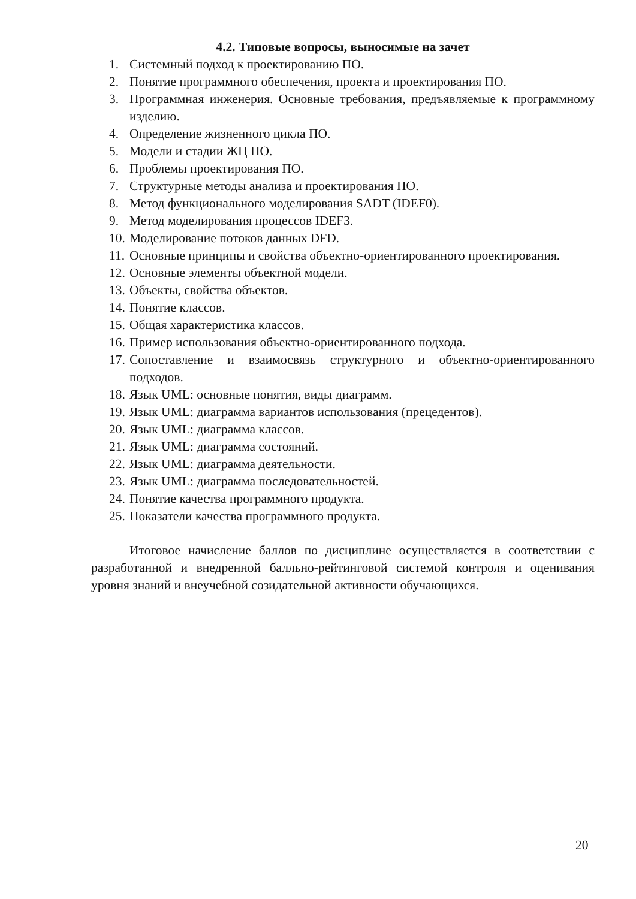4.2. Типовые вопросы, выносимые на зачет
1. Системный подход к проектированию ПО.
2. Понятие программного обеспечения, проекта и проектирования ПО.
3. Программная инженерия. Основные требования, предъявляемые к программному изделию.
4. Определение жизненного цикла ПО.
5. Модели и стадии ЖЦ ПО.
6. Проблемы проектирования ПО.
7. Структурные методы анализа и проектирования ПО.
8. Метод функционального моделирования SADT (IDEF0).
9. Метод моделирования процессов IDEF3.
10. Моделирование потоков данных DFD.
11. Основные принципы и свойства объектно-ориентированного проектирования.
12. Основные элементы объектной модели.
13. Объекты, свойства объектов.
14. Понятие классов.
15. Общая характеристика классов.
16. Пример использования объектно-ориентированного подхода.
17. Сопоставление и взаимосвязь структурного и объектно-ориентированного подходов.
18. Язык UML: основные понятия, виды диаграмм.
19. Язык UML: диаграмма вариантов использования (прецедентов).
20. Язык UML: диаграмма классов.
21. Язык UML: диаграмма состояний.
22. Язык UML: диаграмма деятельности.
23. Язык UML: диаграмма последовательностей.
24. Понятие качества программного продукта.
25. Показатели качества программного продукта.
Итоговое начисление баллов по дисциплине осуществляется в соответствии с разработанной и внедренной балльно-рейтинговой системой контроля и оценивания уровня знаний и внеучебной созидательной активности обучающихся.
20